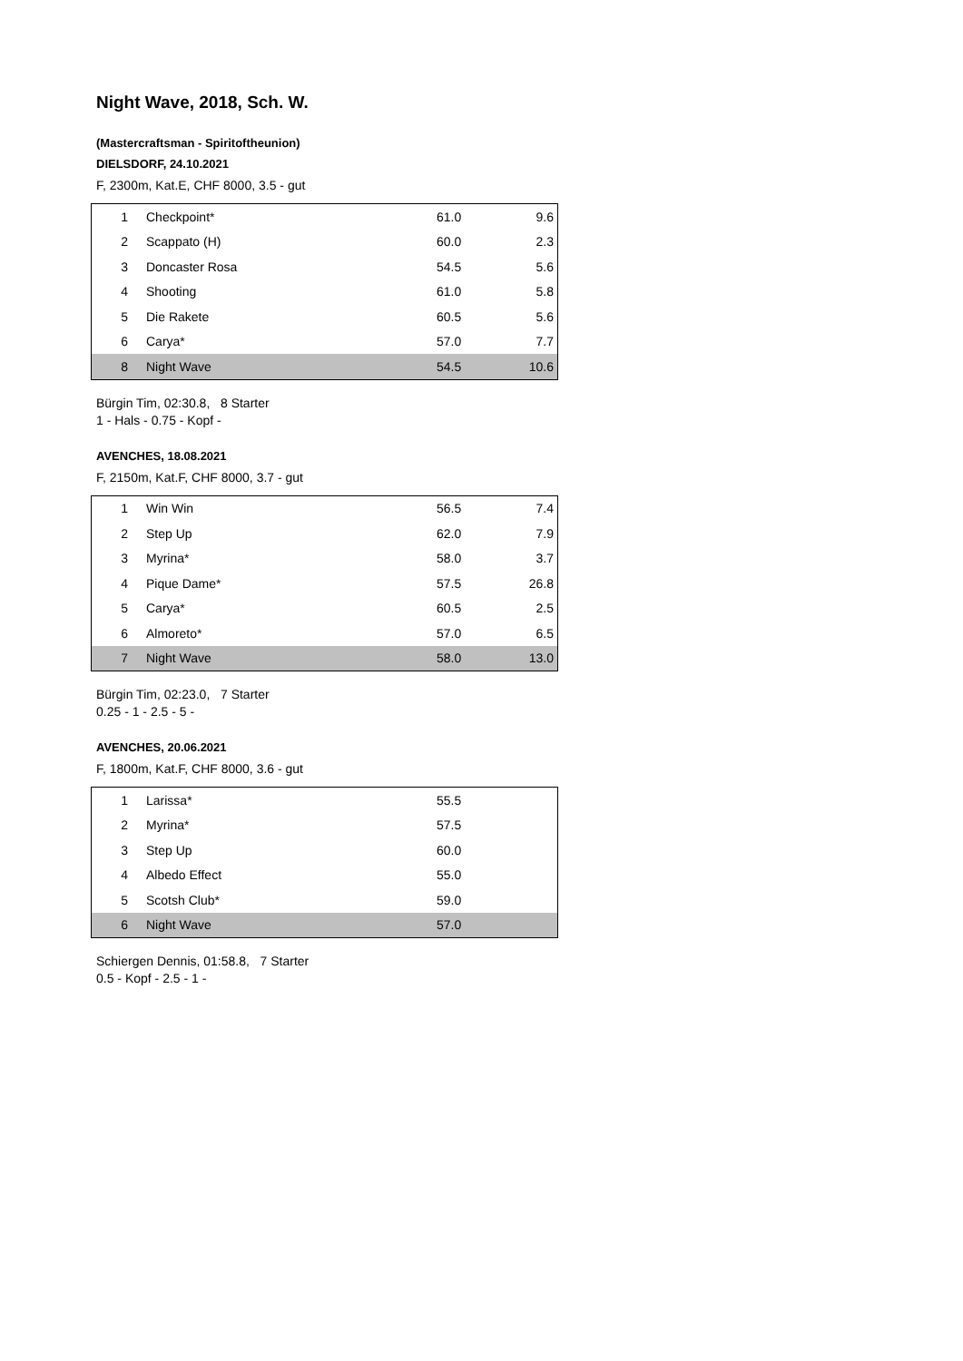Night Wave, 2018, Sch. W.
(Mastercraftsman - Spiritoftheunion)
DIELSDORF, 24.10.2021
F, 2300m, Kat.E, CHF 8000, 3.5 - gut
| 1 | Checkpoint* | 61.0 | 9.6 |
| 2 | Scappato (H) | 60.0 | 2.3 |
| 3 | Doncaster Rosa | 54.5 | 5.6 |
| 4 | Shooting | 61.0 | 5.8 |
| 5 | Die Rakete | 60.5 | 5.6 |
| 6 | Carya* | 57.0 | 7.7 |
| 8 | Night Wave | 54.5 | 10.6 |
Bürgin Tim, 02:30.8, 8 Starter
1 - Hals - 0.75 - Kopf -
AVENCHES, 18.08.2021
F, 2150m, Kat.F, CHF 8000, 3.7 - gut
| 1 | Win Win | 56.5 | 7.4 |
| 2 | Step Up | 62.0 | 7.9 |
| 3 | Myrina* | 58.0 | 3.7 |
| 4 | Pique Dame* | 57.5 | 26.8 |
| 5 | Carya* | 60.5 | 2.5 |
| 6 | Almoreto* | 57.0 | 6.5 |
| 7 | Night Wave | 58.0 | 13.0 |
Bürgin Tim, 02:23.0, 7 Starter
0.25 - 1 - 2.5 - 5 -
AVENCHES, 20.06.2021
F, 1800m, Kat.F, CHF 8000, 3.6 - gut
| 1 | Larissa* | 55.5 | |
| 2 | Myrina* | 57.5 | |
| 3 | Step Up | 60.0 | |
| 4 | Albedo Effect | 55.0 | |
| 5 | Scotsh Club* | 59.0 | |
| 6 | Night Wave | 57.0 | |
Schiergen Dennis, 01:58.8, 7 Starter
0.5 - Kopf - 2.5 - 1 -